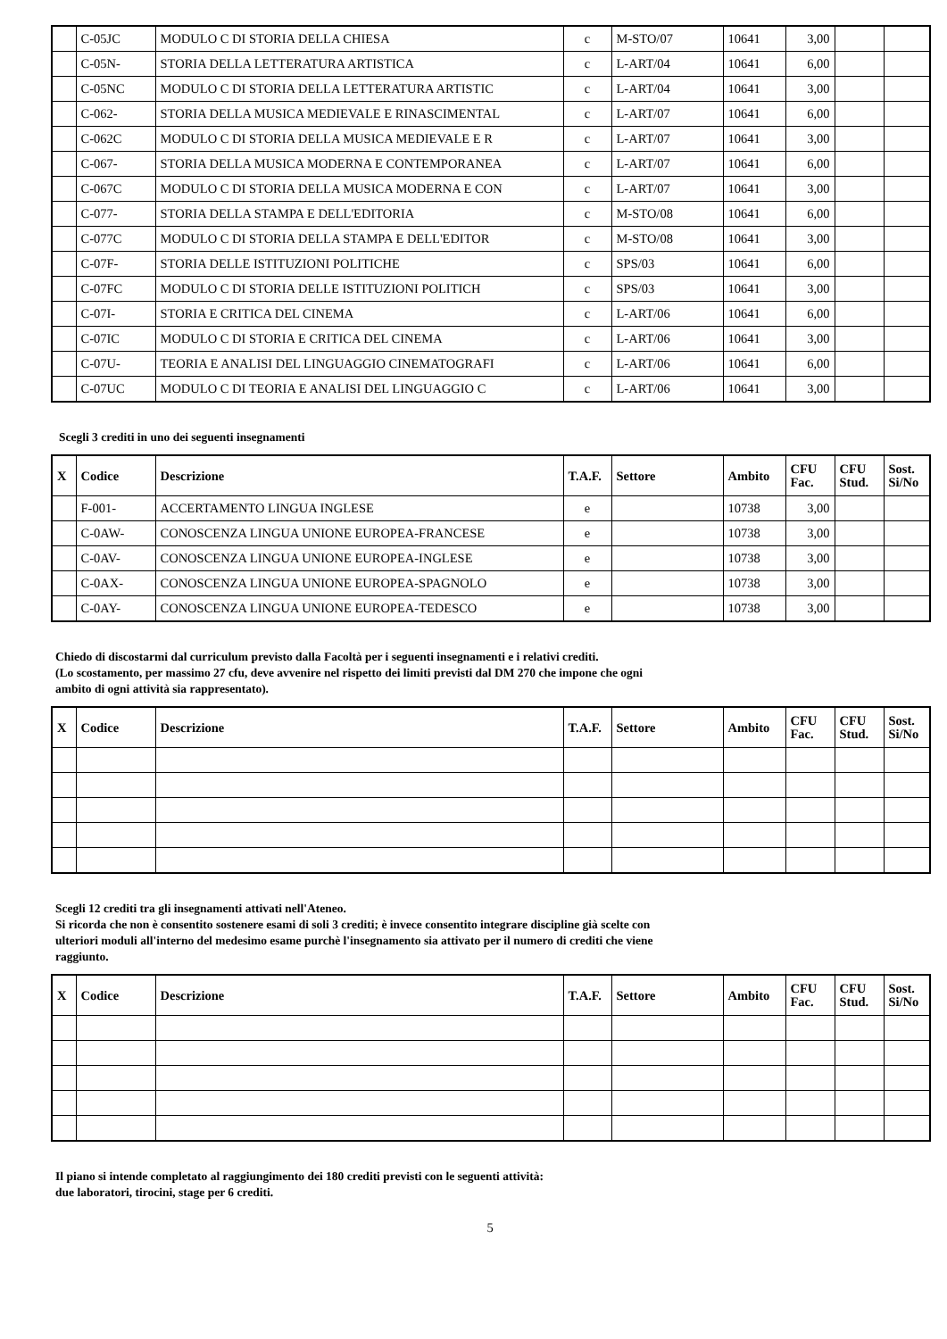| | C-05JC | MODULO C DI STORIA DELLA CHIESA | c | M-STO/07 | 10641 | 3,00 | | |
| | C-05N- | STORIA DELLA LETTERATURA ARTISTICA | c | L-ART/04 | 10641 | 6,00 | | |
| | C-05NC | MODULO C DI STORIA DELLA LETTERATURA ARTISTIC | c | L-ART/04 | 10641 | 3,00 | | |
| | C-062- | STORIA DELLA MUSICA MEDIEVALE E RINASCIMENTAL | c | L-ART/07 | 10641 | 6,00 | | |
| | C-062C | MODULO C DI STORIA DELLA MUSICA MEDIEVALE E R | c | L-ART/07 | 10641 | 3,00 | | |
| | C-067- | STORIA DELLA MUSICA MODERNA E CONTEMPORANEA | c | L-ART/07 | 10641 | 6,00 | | |
| | C-067C | MODULO C DI STORIA DELLA MUSICA MODERNA E CON | c | L-ART/07 | 10641 | 3,00 | | |
| | C-077- | STORIA DELLA STAMPA E DELL'EDITORIA | c | M-STO/08 | 10641 | 6,00 | | |
| | C-077C | MODULO C DI STORIA DELLA STAMPA E DELL'EDITOR | c | M-STO/08 | 10641 | 3,00 | | |
| | C-07F- | STORIA DELLE ISTITUZIONI POLITICHE | c | SPS/03 | 10641 | 6,00 | | |
| | C-07FC | MODULO C DI STORIA DELLE ISTITUZIONI POLITICH | c | SPS/03 | 10641 | 3,00 | | |
| | C-07I- | STORIA E CRITICA DEL CINEMA | c | L-ART/06 | 10641 | 6,00 | | |
| | C-07IC | MODULO C DI STORIA E CRITICA DEL CINEMA | c | L-ART/06 | 10641 | 3,00 | | |
| | C-07U- | TEORIA E ANALISI DEL LINGUAGGIO CINEMATOGRAFI | c | L-ART/06 | 10641 | 6,00 | | |
| | C-07UC | MODULO C DI TEORIA E ANALISI DEL LINGUAGGIO C | c | L-ART/06 | 10641 | 3,00 | | |
Scegli 3 crediti in uno dei seguenti insegnamenti
| X | Codice | Descrizione | T.A.F. | Settore | Ambito | CFU Fac. | CFU Stud. | Sost. Si/No |
| --- | --- | --- | --- | --- | --- | --- | --- | --- |
| | F-001- | ACCERTAMENTO LINGUA INGLESE | e | | 10738 | 3,00 | | |
| | C-0AW- | CONOSCENZA LINGUA UNIONE EUROPEA-FRANCESE | e | | 10738 | 3,00 | | |
| | C-0AV- | CONOSCENZA LINGUA UNIONE EUROPEA-INGLESE | e | | 10738 | 3,00 | | |
| | C-0AX- | CONOSCENZA LINGUA UNIONE EUROPEA-SPAGNOLO | e | | 10738 | 3,00 | | |
| | C-0AY- | CONOSCENZA LINGUA UNIONE EUROPEA-TEDESCO | e | | 10738 | 3,00 | | |
Chiedo di discostarmi dal curriculum previsto dalla Facoltà per i seguenti insegnamenti e i relativi crediti.
(Lo scostamento, per massimo 27 cfu, deve avvenire nel rispetto dei limiti previsti dal DM 270 che impone che ogni ambito di ogni attività sia rappresentato).
| X | Codice | Descrizione | T.A.F. | Settore | Ambito | CFU Fac. | CFU Stud. | Sost. Si/No |
| --- | --- | --- | --- | --- | --- | --- | --- | --- |
Scegli 12 crediti tra gli insegnamenti attivati nell'Ateneo.
Si ricorda che non è consentito sostenere esami di soli 3 crediti; è invece consentito integrare discipline già scelte con ulteriori moduli all'interno del medesimo esame purchè l'insegnamento sia attivato per il numero di crediti che viene raggiunto.
| X | Codice | Descrizione | T.A.F. | Settore | Ambito | CFU Fac. | CFU Stud. | Sost. Si/No |
| --- | --- | --- | --- | --- | --- | --- | --- | --- |
Il piano si intende completato al raggiungimento dei 180 crediti previsti con le seguenti attività:
due laboratori, tirocini, stage per 6 crediti.
5